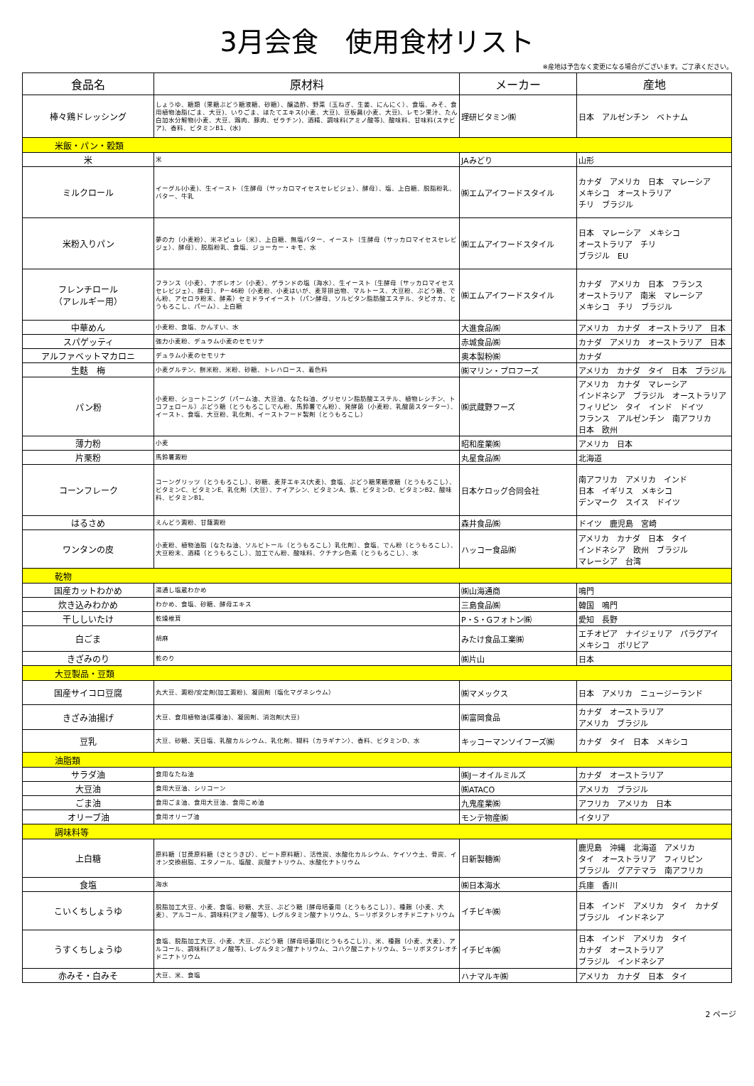3月会食　使用食材リスト
※産地は予告なく変更になる場合がございます。ご了承ください。
| 食品名 | 原材料 | メーカー | 産地 |
| --- | --- | --- | --- |
| 棒々鶏ドレッシング | しょうゆ、糖類（果糖ぶどう糖液糖、砂糖）、醸造酢、野菜（玉ねぎ、生姜、にんにく）、食塩、みそ、食用植物油脂(ごま、大豆)、いりごま、ほたてエキス(小麦、大豆)、豆板醤(小麦、大豆)、レモン果汁、たん白加水分解物(小麦、大豆、鶏肉、豚肉、ゼラチン)、酒精、調味料(アミノ酸等)、酸味料、甘味料(ステビア)、香料、ビタミンB1、(水) | 理研ビタミン㈱ | 日本 アルゼンチン ベトナム |
| 米飯・パン・穀類 | | | |
| 米 | 米 | JAみどり | 山形 |
| ミルクロール | イーグル(小麦)、生イースト〔生酵母（サッカロマイセスセレビジェ）、酵母〕、塩、上白糖、脱脂粉乳、バター、牛乳 | ㈱エムアイフードスタイル | カナダ アメリカ 日本 マレーシア メキシコ オーストラリア チリ ブラジル |
| 米粉入りパン | 夢の力（小麦粉）、米ネピュレ（米）、上白糖、無塩バター、イースト〔生酵母（サッカロマイセスセレビジェ）、酵母〕、脱脂粉乳、食塩、ジョーカー・キモ、水 | ㈱エムアイフードスタイル | 日本 マレーシア メキシコ オーストラリア チリ ブラジル EU |
| フレンチロール （アレルギー用） | フランス（小麦）、ナポレオン（小麦）、ゲランドの塩（海水）、生イースト〔生酵母（サッカロマイセスセレビジェ）、酵母〕、P－46粉（小麦粉、小麦はいが、麦芽排出物、マルトース、大豆粉、ぶどう糖、でん粉、アセロラ粉末、酵素）セミドライイースト（パン酵母、ソルビタン脂肪酸エステル、タピオカ、とうもろこし、パーム）、上白糖 | ㈱エムアイフードスタイル | カナダ アメリカ 日本 フランス オーストラリア 南米 マレーシア メキシコ チリ ブラジル |
| 中華めん | 小麦粉、食塩、かんすい、水 | 大進食品㈱ | アメリカ カナダ オーストラリア 日本 |
| スパゲッティ | 強力小麦粉、デュラム小麦のセモリナ | 赤城食品㈱ | カナダ アメリカ オーストラリア 日本 |
| アルファベットマカロニ | デュラム小麦のセモリナ | 奥本製粉㈱ | カナダ |
| 生麩 梅 | 小麦グルテン、餅米粉、米粉、砂糖、トレハロース、着色料 | ㈱マリン・プロフーズ | アメリカ カナダ タイ 日本 ブラジル |
| パン粉 | 小麦粉、ショートニング（パーム油、大豆油、なたね油、グリセリン脂肪酸エステル、植物レシチン、トコフェロール）ぶどう糖（とうもろこしでん粉、馬鈴薯でん粉）、発酵菌（小麦粉、乳酸菌スターター）、イースト、食塩、大豆粉、乳化剤、イーストフード製剤（とうもろこし） | ㈱武蔵野フーズ | アメリカ カナダ マレーシア インドネシア ブラジル オーストラリア フィリピン タイ インド ドイツ フランス アルゼンチン 南アフリカ 日本 欧州 |
| 薄力粉 | 小麦 | 昭和産業㈱ | アメリカ 日本 |
| 片栗粉 | 馬鈴薯澱粉 | 丸星食品㈱ | 北海道 |
| コーンフレーク | コーングリッツ（とうもろこし）、砂糖、麦芽エキス(大麦)、食塩、ぶどう糖果糖液糖（とうもろこし）、ビタミンC、ビタミンE、乳化剤（大豆）、ナイアシン、ビタミンA、鉄、ビタミンD、ビタミンB2、酸味料、ビタミンB1, | 日本ケロッグ合同会社 | 南アフリカ アメリカ インド 日本 イギリス メキシコ デンマーク スイス ドイツ |
| はるさめ | えんどう澱粉、甘藷澱粉 | 森井食品㈱ | ドイツ 鹿児島 宮崎 |
| ワンタンの皮 | 小麦粉、植物油脂〔なたね油、ソルビトール（とうもろこし）乳化剤〕、食塩、でん粉（とうもろこし）、大豆粉末、酒精（とうもろこし）、加工でん粉、酸味料、クチナシ色素（とうもろこし）、水 | ハッコー食品㈱ | アメリカ カナダ 日本 タイ インドネシア 欧州 ブラジル マレーシア 台湾 |
| 乾物 | | | |
| 国産カットわかめ | 湯通し塩蔵わかめ | ㈱山海通商 | 鳴門 |
| 炊き込みわかめ | わかめ、食塩、砂糖、酵母エキス | 三島食品㈱ | 韓国 鳴門 |
| 干ししいたけ | 乾燥椎茸 | P・S・Gフォトン㈱ | 愛知 長野 |
| 白ごま | 胡麻 | みたけ食品工業㈱ | エチオピア ナイジェリア パラグアイ メキシコ ボリビア |
| きざみのり | 乾のり | ㈱片山 | 日本 |
| 大豆製品・豆類 | | | |
| 国産サイコロ豆腐 | 丸大豆、澱粉/安定剤(加工澱粉)、凝固剤（塩化マグネシウム） | ㈱マメックス | 日本 アメリカ ニュージーランド |
| きざみ油揚げ | 大豆、食用植物油(菜種油)、凝固剤、消泡剤(大豆) | ㈱富岡食品 | カナダ オーストラリア アメリカ ブラジル |
| 豆乳 | 大豆、砂糖、天日塩、乳酸カルシウム、乳化剤、糊料（カラギナン）、香料、ビタミンD、水 | キッコーマンソイフーズ㈱ | カナダ タイ 日本 メキシコ |
| 油脂類 | | | |
| サラダ油 | 食用なたね油 | ㈱J－オイルミルズ | カナダ オーストラリア |
| 大豆油 | 食用大豆油、シリコーン | ㈱ATACO | アメリカ ブラジル |
| ごま油 | 食用ごま油、食用大豆油、食用こめ油 | 九鬼産業㈱ | アフリカ アメリカ 日本 |
| オリーブ油 | 食用オリーブ油 | モンテ物産㈱ | イタリア |
| 調味料等 | | | |
| 上白糖 | 原料糖〔甘蔗原料糖（さとうきび）、ビート原料糖〕、活性炭、水酸化カルシウム、ケイソウ土、骨炭、イオン交換樹脂、エタノール、塩酸、炭酸ナトリウム、水酸化ナトリウム | 日新製糖㈱ | 鹿児島 沖縄 北海道 アメリカ タイ オーストラリア フィリピン ブラジル グアテマラ 南アフリカ |
| 食塩 | 海水 | ㈱日本海水 | 兵庫 香川 |
| こいくちしょうゆ | 脱脂加工大豆、小麦、食塩、砂糖、大豆、ぶどう糖〔酵母培養用（とうもろこし）〕、種麹（小麦、大麦）、アルコール、調味料(アミノ酸等)、L-グルタミン酸ナトリウム、5－リボヌクレオチドニナトリウム | イチビキ㈱ | 日本 インド アメリカ タイ カナダ ブラジル インドネシア |
| うすくちしょうゆ | 食塩、脱脂加工大豆、小麦、大豆、ぶどう糖〔酵母培養用(とうもろこし)〕、米、種麹（小麦、大麦）、アルコール、調味料(アミノ酸等)、L-グルタミン酸ナトリウム、コハク酸ニナトリウム、5－リボヌクレオチドニナトリウム | イチビキ㈱ | 日本 インド アメリカ タイ カナダ オーストラリア ブラジル インドネシア |
| 赤みそ・白みそ | 大豆、米、食塩 | ハナマルキ㈱ | アメリカ カナダ 日本 タイ |
2 ページ